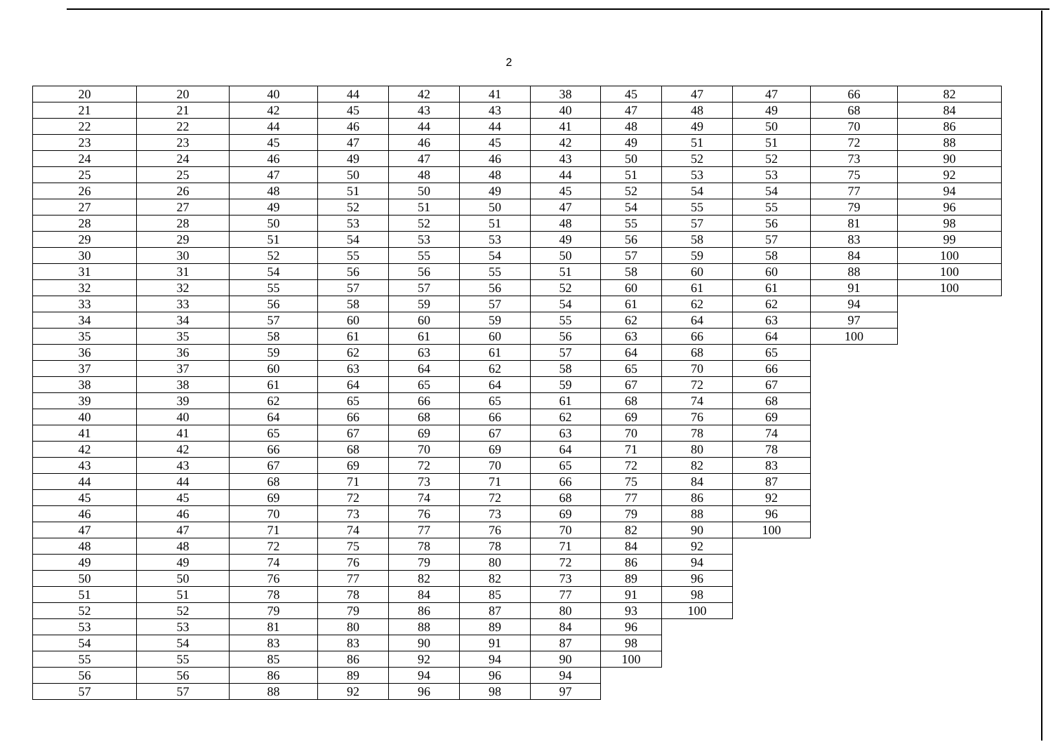2
| 20 | 20 | 40 | 44 | 42 | 41 | 38 | 45 | 47 | 47 | 66 | 82 |
| 21 | 21 | 42 | 45 | 43 | 43 | 40 | 47 | 48 | 49 | 68 | 84 |
| 22 | 22 | 44 | 46 | 44 | 44 | 41 | 48 | 49 | 50 | 70 | 86 |
| 23 | 23 | 45 | 47 | 46 | 45 | 42 | 49 | 51 | 51 | 72 | 88 |
| 24 | 24 | 46 | 49 | 47 | 46 | 43 | 50 | 52 | 52 | 73 | 90 |
| 25 | 25 | 47 | 50 | 48 | 48 | 44 | 51 | 53 | 53 | 75 | 92 |
| 26 | 26 | 48 | 51 | 50 | 49 | 45 | 52 | 54 | 54 | 77 | 94 |
| 27 | 27 | 49 | 52 | 51 | 50 | 47 | 54 | 55 | 55 | 79 | 96 |
| 28 | 28 | 50 | 53 | 52 | 51 | 48 | 55 | 57 | 56 | 81 | 98 |
| 29 | 29 | 51 | 54 | 53 | 53 | 49 | 56 | 58 | 57 | 83 | 99 |
| 30 | 30 | 52 | 55 | 55 | 54 | 50 | 57 | 59 | 58 | 84 | 100 |
| 31 | 31 | 54 | 56 | 56 | 55 | 51 | 58 | 60 | 60 | 88 | 100 |
| 32 | 32 | 55 | 57 | 57 | 56 | 52 | 60 | 61 | 61 | 91 | 100 |
| 33 | 33 | 56 | 58 | 59 | 57 | 54 | 61 | 62 | 62 | 94 | |
| 34 | 34 | 57 | 60 | 60 | 59 | 55 | 62 | 64 | 63 | 97 | |
| 35 | 35 | 58 | 61 | 61 | 60 | 56 | 63 | 66 | 64 | 100 | |
| 36 | 36 | 59 | 62 | 63 | 61 | 57 | 64 | 68 | 65 | | |
| 37 | 37 | 60 | 63 | 64 | 62 | 58 | 65 | 70 | 66 | | |
| 38 | 38 | 61 | 64 | 65 | 64 | 59 | 67 | 72 | 67 | | |
| 39 | 39 | 62 | 65 | 66 | 65 | 61 | 68 | 74 | 68 | | |
| 40 | 40 | 64 | 66 | 68 | 66 | 62 | 69 | 76 | 69 | | |
| 41 | 41 | 65 | 67 | 69 | 67 | 63 | 70 | 78 | 74 | | |
| 42 | 42 | 66 | 68 | 70 | 69 | 64 | 71 | 80 | 78 | | |
| 43 | 43 | 67 | 69 | 72 | 70 | 65 | 72 | 82 | 83 | | |
| 44 | 44 | 68 | 71 | 73 | 71 | 66 | 75 | 84 | 87 | | |
| 45 | 45 | 69 | 72 | 74 | 72 | 68 | 77 | 86 | 92 | | |
| 46 | 46 | 70 | 73 | 76 | 73 | 69 | 79 | 88 | 96 | | |
| 47 | 47 | 71 | 74 | 77 | 76 | 70 | 82 | 90 | 100 | | |
| 48 | 48 | 72 | 75 | 78 | 78 | 71 | 84 | 92 | | | |
| 49 | 49 | 74 | 76 | 79 | 80 | 72 | 86 | 94 | | | |
| 50 | 50 | 76 | 77 | 82 | 82 | 73 | 89 | 96 | | | |
| 51 | 51 | 78 | 78 | 84 | 85 | 77 | 91 | 98 | | | |
| 52 | 52 | 79 | 79 | 86 | 87 | 80 | 93 | 100 | | | |
| 53 | 53 | 81 | 80 | 88 | 89 | 84 | 96 | | | | |
| 54 | 54 | 83 | 83 | 90 | 91 | 87 | 98 | | | | |
| 55 | 55 | 85 | 86 | 92 | 94 | 90 | 100 | | | | |
| 56 | 56 | 86 | 89 | 94 | 96 | 94 | | | | | |
| 57 | 57 | 88 | 92 | 96 | 98 | 97 | | | | | |